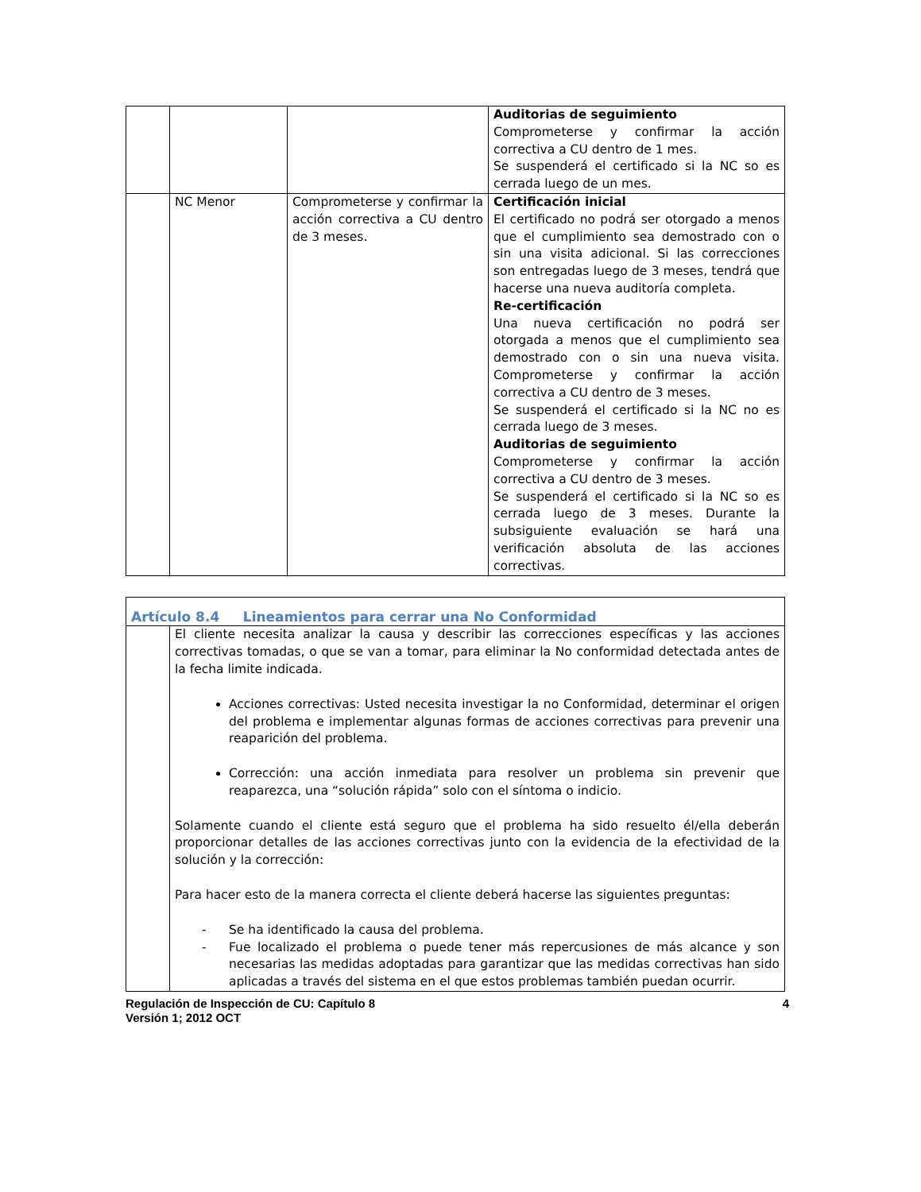| | | | Auditorias de seguimiento Comprometerse y confirmar la acción correctiva a CU dentro de 1 mes. Se suspenderá el certificado si la NC so es cerrada luego de un mes. |
| | NC Menor | Comprometerse y confirmar la acción correctiva a CU dentro de 3 meses. | Certificación inicial El certificado no podrá ser otorgado a menos que el cumplimiento sea demostrado con o sin una visita adicional. Si las correcciones son entregadas luego de 3 meses, tendrá que hacerse una nueva auditoría completa. Re-certificación Una nueva certificación no podrá ser otorgada a menos que el cumplimiento sea demostrado con o sin una nueva visita. Comprometerse y confirmar la acción correctiva a CU dentro de 3 meses. Se suspenderá el certificado si la NC no es cerrada luego de 3 meses. Auditorias de seguimiento Comprometerse y confirmar la acción correctiva a CU dentro de 3 meses. Se suspenderá el certificado si la NC so es cerrada luego de 3 meses. Durante la subsiguiente evaluación se hará una verificación absoluta de las acciones correctivas. |
| Artículo 8.4 Lineamientos para cerrar una No Conformidad | |
| | El cliente necesita analizar la causa y describir las correcciones específicas y las acciones correctivas tomadas, o que se van a tomar, para eliminar la No conformidad detectada antes de la fecha limite indicada. Acciones correctivas: Usted necesita investigar la no Conformidad, determinar el origen del problema e implementar algunas formas de acciones correctivas para prevenir una reaparición del problema. Corrección: una acción inmediata para resolver un problema sin prevenir que reaparezca, una “solución rápida” solo con el síntoma o indicio. Solamente cuando el cliente está seguro que el problema ha sido resuelto él/ella deberán proporcionar detalles de las acciones correctivas junto con la evidencia de la efectividad de la solución y la corrección: Para hacer esto de la manera correcta el cliente deberá hacerse las siguientes preguntas: - Se ha identificado la causa del problema. - Fue localizado el problema o puede tener más repercusiones de más alcance y son necesarias las medidas adoptadas para garantizar que las medidas correctivas han sido aplicadas a través del sistema en el que estos problemas también puedan ocurrir. |
Regulación de Inspección de CU: Capítulo 8
Versión 1; 2012 OCT 4